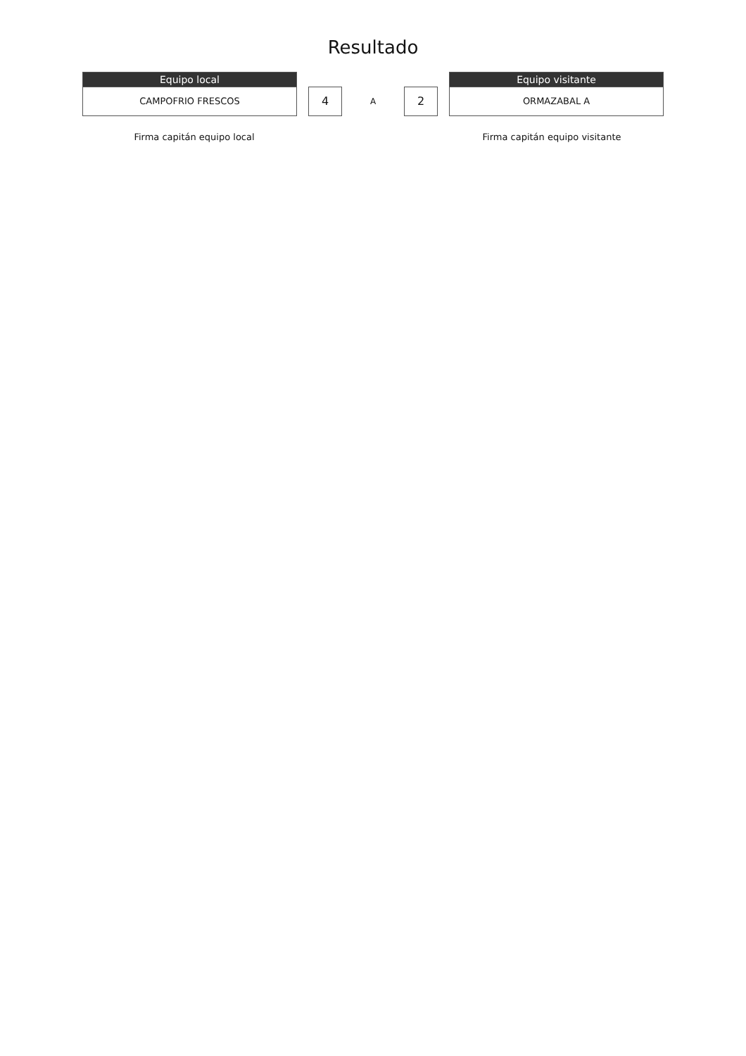Resultado
Equipo local
CAMPOFRIO FRESCOS
4
A
2
Equipo visitante
ORMAZABAL A
Firma capitán equipo local Firma capitán equipo visitante